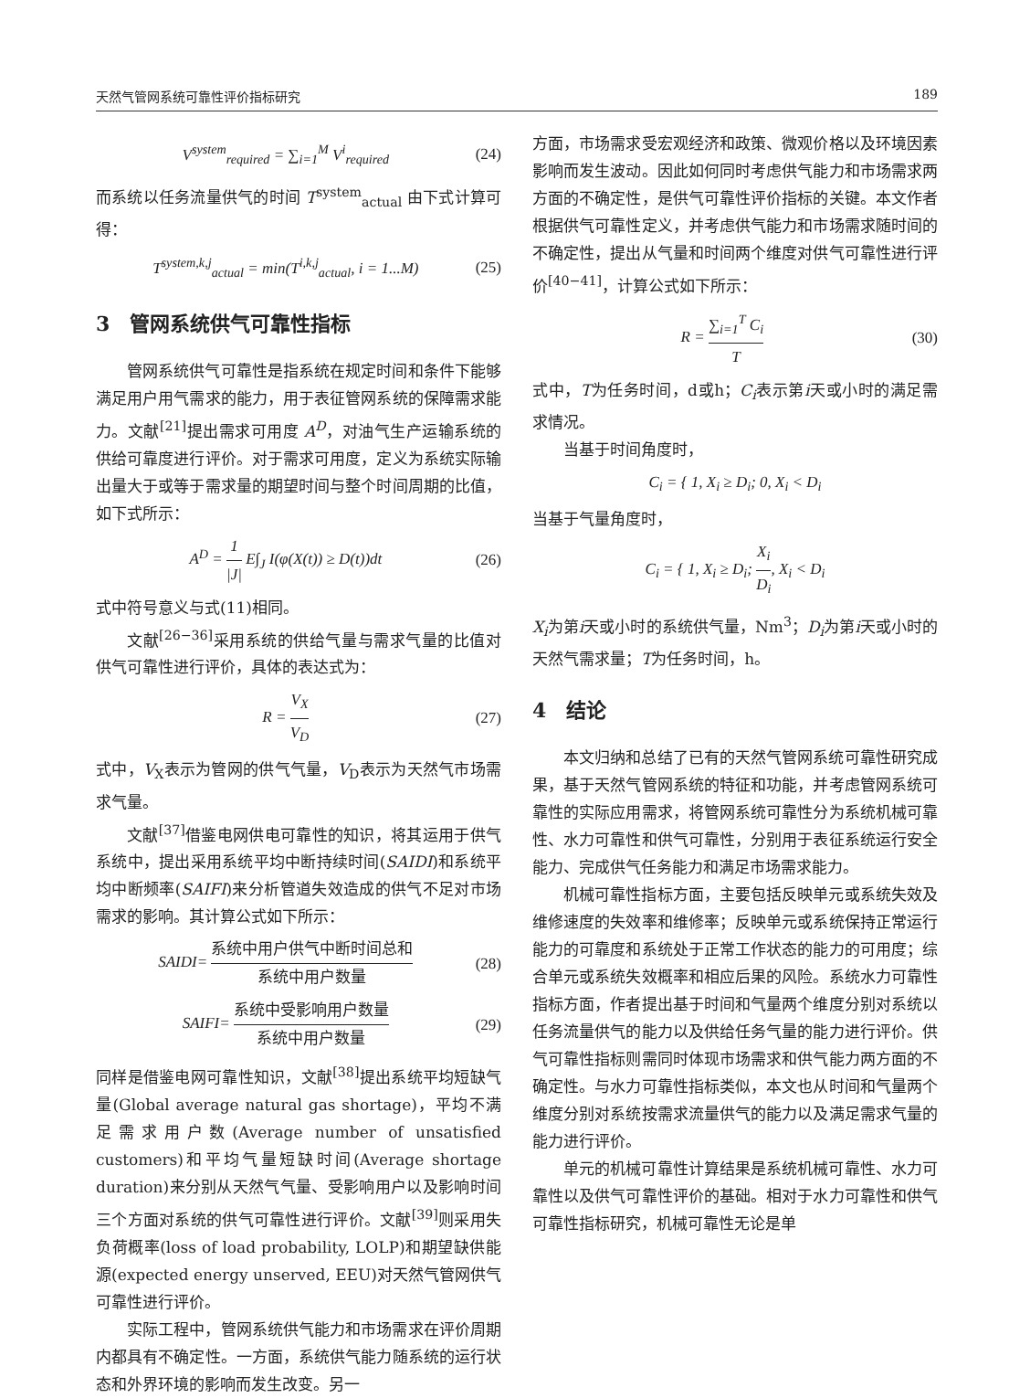天然气管网系统可靠性评价指标研究 189
V<sup>system</sup><sub>required</sub> = ∑<sub>i=1</sub><sup>M</sup> V<sup>i</sup><sub>required</sub> (24)
而系统以任务流量供气的时间 T<sup>system</sup><sub>actual</sub> 由下式计算可得：
T<sup>system,k,j</sup><sub>actual</sub> = min(T<sup>i,k,j</sup><sub>actual</sub>, i = 1...M) (25)
3　管网系统供气可靠性指标
管网系统供气可靠性是指系统在规定时间和条件下能够满足用户用气需求的能力，用于表征管网系统的保障需求能力。文献<sup>[21]</sup>提出需求可用度 A<sup>D</sup>，对油气生产运输系统的供给可靠度进行评价。对于需求可用度，定义为系统实际输出量大于或等于需求量的期望时间与整个时间周期的比值，如下式所示：
A<sup>D</sup> = 1 |J| E∫<sub>J</sub> I(φ(X(t)) ≥ D(t))dt (26)
式中符号意义与式(11)相同。
文献<sup>[26−36]</sup>采用系统的供给气量与需求气量的比值对供气可靠性进行评价，具体的表达式为：
R = V<sub>X</sub> V<sub>D</sub> (27)
式中，V<sub>X</sub>表示为管网的供气气量，V<sub>D</sub>表示为天然气市场需求气量。
文献<sup>[37]</sup>借鉴电网供电可靠性的知识，将其运用于供气系统中，提出采用系统平均中断持续时间(SAIDI)和系统平均中断频率(SAIFI)来分析管道失效造成的供气不足对市场需求的影响。其计算公式如下所示：
SAIDI= 系统中用户供气中断时间总和 系统中用户数量 (28)
SAIFI= 系统中受影响用户数量 系统中用户数量 (29)
同样是借鉴电网可靠性知识，文献<sup>[38]</sup>提出系统平均短缺气量(Global average natural gas shortage)，平均不满足需求用户数(Average number of unsatisfied customers)和平均气量短缺时间(Average shortage duration)来分别从天然气气量、受影响用户以及影响时间三个方面对系统的供气可靠性进行评价。文献<sup>[39]</sup>则采用失负荷概率(loss of load probability, LOLP)和期望缺供能源(expected energy unserved, EEU)对天然气管网供气可靠性进行评价。
实际工程中，管网系统供气能力和市场需求在评价周期内都具有不确定性。一方面，系统供气能力随系统的运行状态和外界环境的影响而发生改变。另一
方面，市场需求受宏观经济和政策、微观价格以及环境因素影响而发生波动。因此如何同时考虑供气能力和市场需求两方面的不确定性，是供气可靠性评价指标的关键。本文作者根据供气可靠性定义，并考虑供气能力和市场需求随时间的不确定性，提出从气量和时间两个维度对供气可靠性进行评价<sup>[40−41]</sup>，计算公式如下所示：
R = ∑<sub>i=1</sub><sup>T</sup> C<sub>i</sub> T (30)
式中，T为任务时间，d或h；C<sub>i</sub>表示第i天或小时的满足需求情况。
当基于时间角度时，
C<sub>i</sub> = { 1, X<sub>i</sub> ≥ D<sub>i</sub>; 0, X<sub>i</sub> < D<sub>i</sub>
当基于气量角度时，
C<sub>i</sub> = { 1, X<sub>i</sub> ≥ D<sub>i</sub>; X<sub>i</sub> D<sub>i</sub>, X<sub>i</sub> < D<sub>i</sub>
X<sub>i</sub>为第i天或小时的系统供气量，Nm<sup>3</sup>；D<sub>i</sub>为第i天或小时的天然气需求量；T为任务时间，h。
4　结论
本文归纳和总结了已有的天然气管网系统可靠性研究成果，基于天然气管网系统的特征和功能，并考虑管网系统可靠性的实际应用需求，将管网系统可靠性分为系统机械可靠性、水力可靠性和供气可靠性，分别用于表征系统运行安全能力、完成供气任务能力和满足市场需求能力。
机械可靠性指标方面，主要包括反映单元或系统失效及维修速度的失效率和维修率；反映单元或系统保持正常运行能力的可靠度和系统处于正常工作状态的能力的可用度；综合单元或系统失效概率和相应后果的风险。系统水力可靠性指标方面，作者提出基于时间和气量两个维度分别对系统以任务流量供气的能力以及供给任务气量的能力进行评价。供气可靠性指标则需同时体现市场需求和供气能力两方面的不确定性。与水力可靠性指标类似，本文也从时间和气量两个维度分别对系统按需求流量供气的能力以及满足需求气量的能力进行评价。
单元的机械可靠性计算结果是系统机械可靠性、水力可靠性以及供气可靠性评价的基础。相对于水力可靠性和供气可靠性指标研究，机械可靠性无论是单